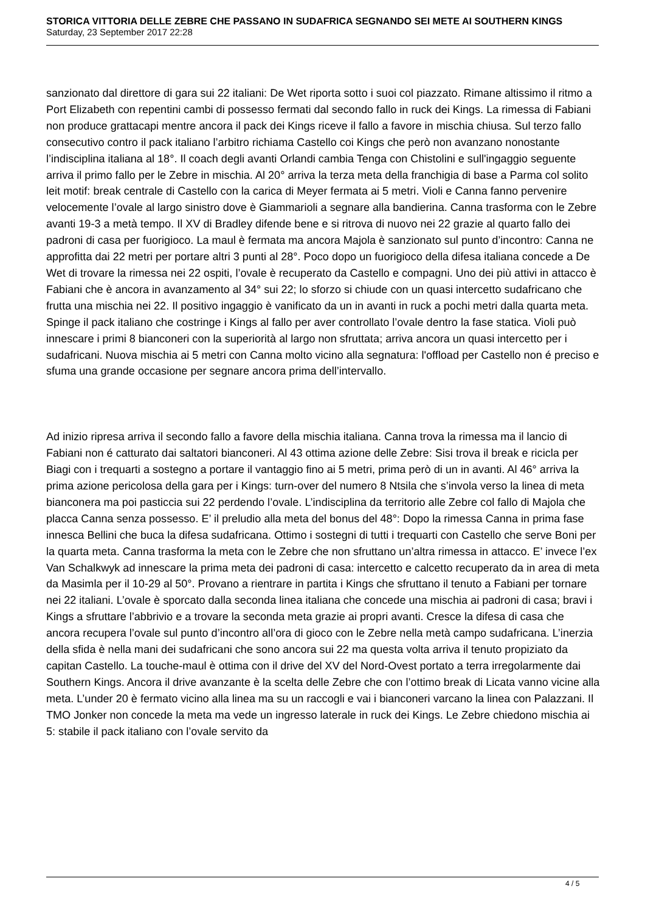STORICA VITTORIA DELLE ZEBRE CHE PASSANO IN SUDAFRICA SEGNANDO SEI METE AI SOUTHERN KINGS
Saturday, 23 September 2017 22:28
sanzionato dal direttore di gara sui 22 italiani: De Wet riporta sotto i suoi col piazzato. Rimane altissimo il ritmo a Port Elizabeth con repentini cambi di possesso fermati dal secondo fallo in ruck dei Kings. La rimessa di Fabiani non produce grattacapi mentre ancora il pack dei Kings riceve il fallo a favore in mischia chiusa. Sul terzo fallo consecutivo contro il pack italiano l’arbitro richiama Castello coi Kings che però non avanzano nonostante l’indisciplina italiana al 18°. Il coach degli avanti Orlandi cambia Tenga con Chistolini e sull'ingaggio seguente arriva il primo fallo per le Zebre in mischia. Al 20° arriva la terza meta della franchigia di base a Parma col solito leit motif: break centrale di Castello con la carica di Meyer fermata ai 5 metri. Violi e Canna fanno pervenire velocemente l’ovale al largo sinistro dove è Giammarioli a segnare alla bandierina. Canna trasforma con le Zebre avanti 19-3 a metà tempo. Il XV di Bradley difende bene e si ritrova di nuovo nei 22 grazie al quarto fallo dei padroni di casa per fuorigioco. La maul è fermata ma ancora Majola è sanzionato sul punto d’incontro: Canna ne approfitta dai 22 metri per portare altri 3 punti al 28°. Poco dopo un fuorigioco della difesa italiana concede a De Wet di trovare la rimessa nei 22 ospiti, l’ovale è recuperato da Castello e compagni. Uno dei più attivi in attacco è Fabiani che è ancora in avanzamento al 34° sui 22; lo sforzo si chiude con un quasi intercetto sudafricano che frutta una mischia nei 22. Il positivo ingaggio è vanificato da un in avanti in ruck a pochi metri dalla quarta meta. Spinge il pack italiano che costringe i Kings al fallo per aver controllato l’ovale dentro la fase statica. Violi può innescare i primi 8 bianconeri con la superiorità al largo non sfruttata; arriva ancora un quasi intercetto per i sudafricani. Nuova mischia ai 5 metri con Canna molto vicino alla segnatura: l'offload per Castello non é preciso e sfuma una grande occasione per segnare ancora prima dell’intervallo.
Ad inizio ripresa arriva il secondo fallo a favore della mischia italiana. Canna trova la rimessa ma il lancio di Fabiani non é catturato dai saltatori bianconeri. Al 43 ottima azione delle Zebre: Sisi trova il break e ricicla per Biagi con i trequarti a sostegno a portare il vantaggio fino ai 5 metri, prima però di un in avanti. Al 46° arriva la prima azione pericolosa della gara per i Kings: turn-over del numero 8 Ntsila che s’invola verso la linea di meta bianconera ma poi pasticcia sui 22 perdendo l’ovale. L’indisciplina da territorio alle Zebre col fallo di Majola che placca Canna senza possesso. E’ il preludio alla meta del bonus del 48°: Dopo la rimessa Canna in prima fase innesca Bellini che buca la difesa sudafricana. Ottimo i sostegni di tutti i trequarti con Castello che serve Boni per la quarta meta. Canna trasforma la meta con le Zebre che non sfruttano un’altra rimessa in attacco. E’ invece l’ex Van Schalkwyk ad innescare la prima meta dei padroni di casa: intercetto e calcetto recuperato da in area di meta da Masimla per il 10-29 al 50°. Provano a rientrare in partita i Kings che sfruttano il tenuto a Fabiani per tornare nei 22 italiani. L’ovale è sporcato dalla seconda linea italiana che concede una mischia ai padroni di casa; bravi i Kings a sfruttare l’abbrivio e a trovare la seconda meta grazie ai propri avanti. Cresce la difesa di casa che ancora recupera l’ovale sul punto d’incontro all’ora di gioco con le Zebre nella metà campo sudafricana. L’inerzia della sfida è nella mani dei sudafricani che sono ancora sui 22 ma questa volta arriva il tenuto propiziato da capitan Castello. La touche-maul è ottima con il drive del XV del Nord-Ovest portato a terra irregolarmente dai Southern Kings. Ancora il drive avanzante è la scelta delle Zebre che con l’ottimo break di Licata vanno vicine alla meta. L’under 20 è fermato vicino alla linea ma su un raccogli e vai i bianconeri varcano la linea con Palazzani. Il TMO Jonker non concede la meta ma vede un ingresso laterale in ruck dei Kings. Le Zebre chiedono mischia ai 5: stabile il pack italiano con l’ovale servito da
4 / 5